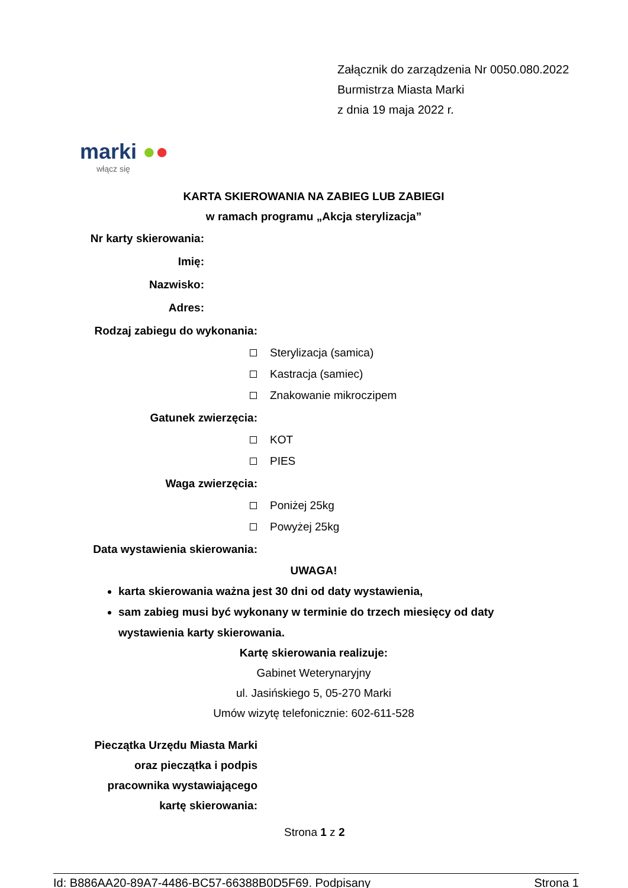Załącznik do zarządzenia Nr 0050.080.2022
Burmistrza Miasta Marki
z dnia 19 maja 2022 r.
marki ●●
włącz się
KARTA SKIEROWANIA NA ZABIEG LUB ZABIEGI
w ramach programu „Akcja sterylizacja”
Nr karty skierowania:
Imię:
Nazwisko:
Adres:
Rodzaj zabiegu do wykonania:
Sterylizacja (samica)
Kastracja (samiec)
Znakowanie mikroczipem
Gatunek zwierzęcia:
KOT
PIES
Waga zwierzęcia:
Poniżej 25kg
Powyżej 25kg
Data wystawienia skierowania:
UWAGA!
karta skierowania ważna jest 30 dni od daty wystawienia,
sam zabieg musi być wykonany w terminie do trzech miesięcy od daty wystawienia karty skierowania.
Kartę skierowania realizuje:
Gabinet Weterynaryjny
ul. Jasińskiego 5, 05-270 Marki
Umów wizytę telefonicznie: 602-611-528
Pieczątka Urzędu Miasta Marki
oraz pieczątka i podpis
pracownika wystawiającego
kartę skierowania:
Strona 1 z 2
Id: B886AA20-89A7-4486-BC57-66388B0D5F69. Podpisany Strona 1